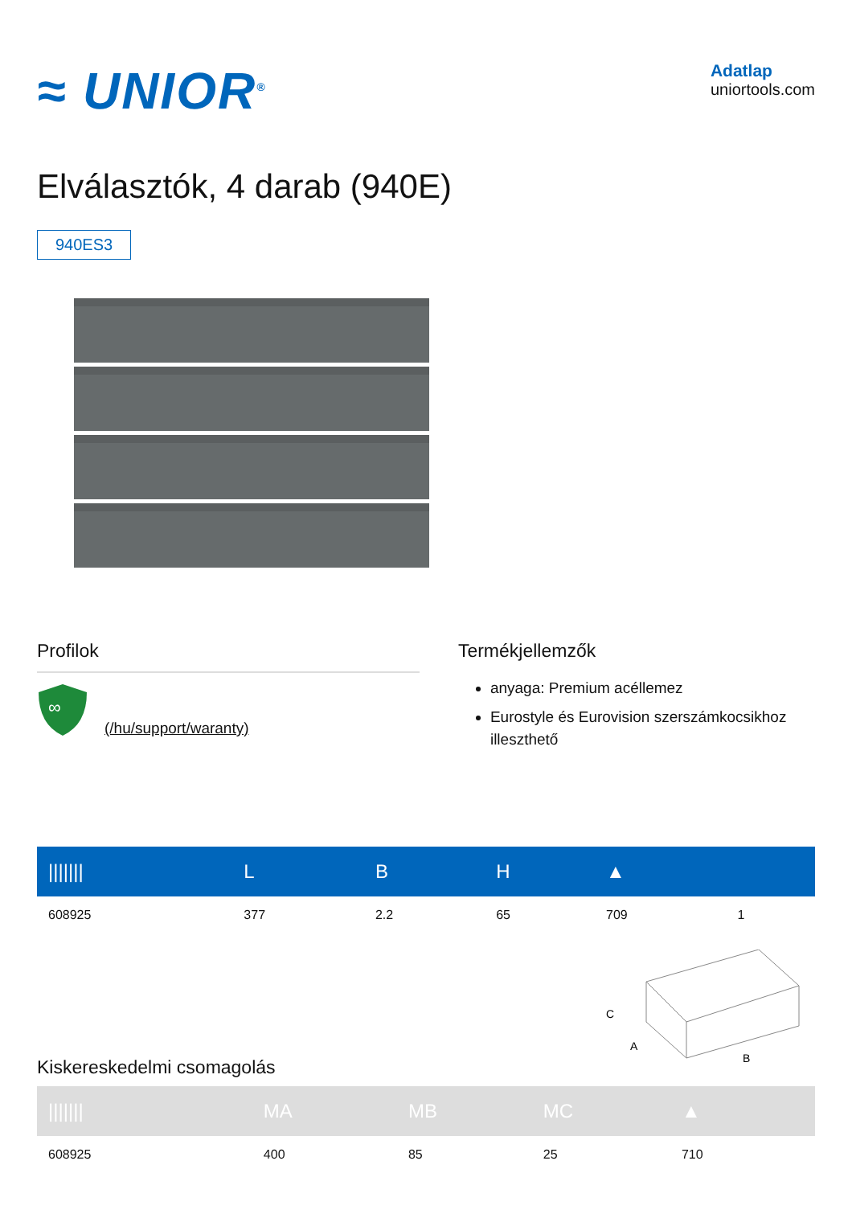≈ UNIOR<sup>®</sup>
Adatlap
uniortools.com
Elválasztók, 4 darab (940E)
940ES3
Profilok
∞
(/hu/support/waranty)
Termékjellemzők
anyaga: Premium acéllemez
Eurostyle és Eurovision szerszámkocsikhoz illeszthető
| /////// | L | B | H | ▲ | |
| --- | --- | --- | --- | --- | --- |
| 608925 | 377 | 2.2 | 65 | 709 | 1 |
Kiskereskedelmi csomagolás
C
A
B
| /////// | MA | MB | MC | ▲ |
| --- | --- | --- | --- | --- |
| 608925 | 400 | 85 | 25 | 710 |